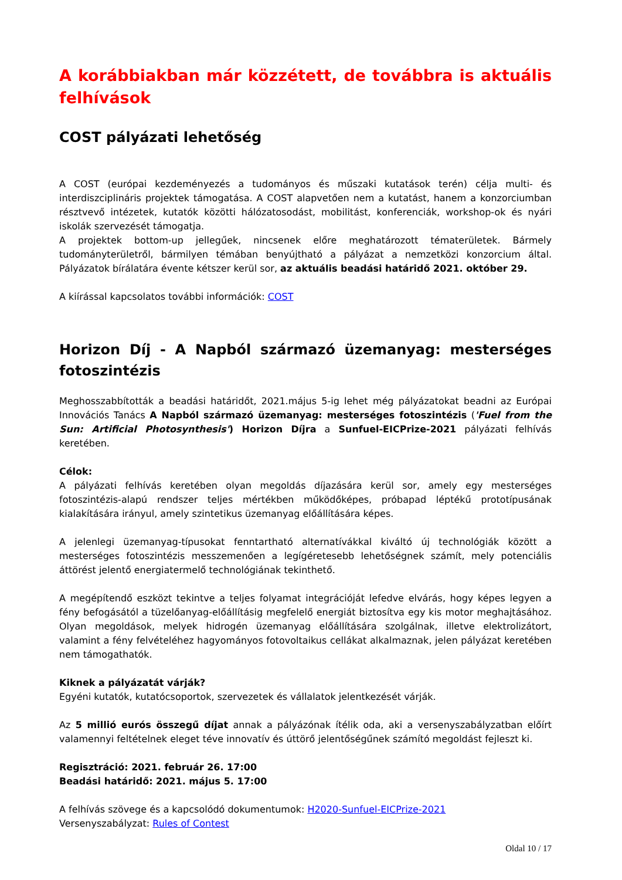A korábbiakban már közzétett, de továbbra is aktuális felhívások
COST pályázati lehetőség
A COST (európai kezdeményezés a tudományos és műszaki kutatások terén) célja multi- és interdiszciplináris projektek támogatása. A COST alapvetően nem a kutatást, hanem a konzorciumban résztvevő intézetek, kutatók közötti hálózatosodást, mobilitást, konferenciák, workshop-ok és nyári iskolák szervezését támogatja.
A projektek bottom-up jellegűek, nincsenek előre meghatározott tématerületek. Bármely tudományterületről, bármilyen témában benyújtható a pályázat a nemzetközi konzorcium által. Pályázatok bírálatára évente kétszer kerül sor, az aktuális beadási határidő 2021. október 29.
A kiírással kapcsolatos további információk: COST
Horizon Díj - A Napból származó üzemanyag: mesterséges fotoszintézis
Meghosszabbították a beadási határidőt, 2021.május 5-ig lehet még pályázatokat beadni az Európai Innovációs Tanács A Napból származó üzemanyag: mesterséges fotoszintézis ('Fuel from the Sun: Artificial Photosynthesis') Horizon Díjra a Sunfuel-EICPrize-2021 pályázati felhívás keretében.
Célok:
A pályázati felhívás keretében olyan megoldás díjazására kerül sor, amely egy mesterséges fotoszintézis-alapú rendszer teljes mértékben működőképes, próbapad léptékű prototípusának kialakítására irányul, amely szintetikus üzemanyag előállítására képes.
A jelenlegi üzemanyag-típusokat fenntartható alternatívákkal kiváltó új technológiák között a mesterséges fotoszintézis messzemenően a legígéretesebb lehetőségnek számít, mely potenciális áttörést jelentő energiatermelő technológiának tekinthető.
A megépítendő eszközt tekintve a teljes folyamat integrációját lefedve elvárás, hogy képes legyen a fény befogásától a tüzelőanyag-előállításig megfelelő energiát biztosítva egy kis motor meghajtásához. Olyan megoldások, melyek hidrogén üzemanyag előállítására szolgálnak, illetve elektrolizátort, valamint a fény felvételéhez hagyományos fotovoltaikus cellákat alkalmaznak, jelen pályázat keretében nem támogathatók.
Kiknek a pályázatát várják?
Egyéni kutatók, kutatócsoportok, szervezetek és vállalatok jelentkezését várják.
Az 5 millió eurós összegű díjat annak a pályázónak ítélik oda, aki a versenyszabályzatban előírt valamennyi feltételnek eleget téve innovatív és úttörő jelentőségűnek számító megoldást fejleszt ki.
Regisztráció: 2021. február 26. 17:00
Beadási határidő: 2021. május 5. 17:00
A felhívás szövege és a kapcsolódó dokumentumok: H2020-Sunfuel-EICPrize-2021
Versenyszabályzat: Rules of Contest
Oldal 10 / 17